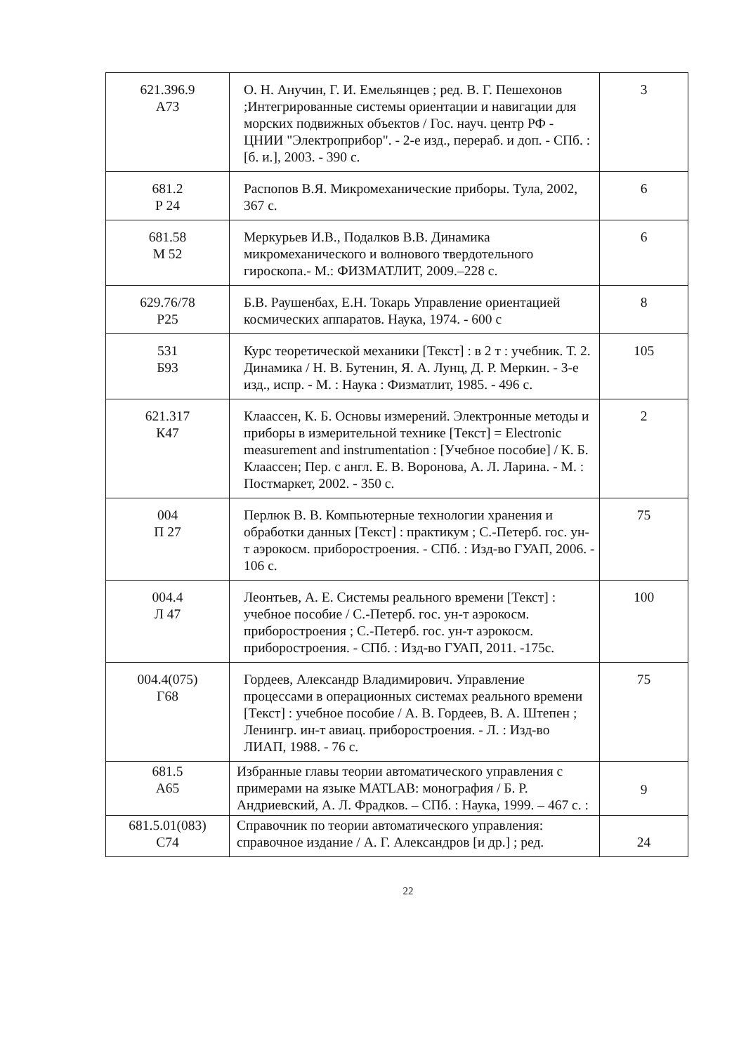| 621.396.9 А73 | О. Н. Анучин, Г. И. Емельянцев ; ред. В. Г. Пешехонов ;Интегрированные системы ориентации и навигации для морских подвижных объектов / Гос. науч. центр РФ - ЦНИИ "Электроприбор". - 2-е изд., перераб. и доп. - СПб. : [б. и.], 2003. - 390 с. | 3 |
| 681.2 Р 24 | Распопов В.Я. Микромеханические приборы. Тула, 2002, 367 с. | 6 |
| 681.58 М 52 | Меркурьев И.В., Подалков В.В. Динамика микромеханического и волнового твердотельного гироскопа.- М.: ФИЗМАТЛИТ, 2009.–228 с. | 6 |
| 629.76/78 Р25 | Б.В. Раушенбах, Е.Н. Токарь Управление ориентацией космических аппаратов. Наука, 1974. - 600 с | 8 |
| 531 Б93 | Курс теоретической механики [Текст] : в 2 т : учебник. Т. 2. Динамика / Н. В. Бутенин, Я. А. Лунц, Д. Р. Меркин. - 3-е изд., испр. - М. : Наука : Физматлит, 1985. - 496 с. | 105 |
| 621.317 К47 | Клаассен, К. Б. Основы измерений. Электронные методы и приборы в измерительной технике [Текст] = Electronic measurement and instrumentation : [Учебное пособие] / К. Б. Клаассен; Пер. с англ. Е. В. Воронова, А. Л. Ларина. - М. : Постмаркет, 2002. - 350 с. | 2 |
| 004 П 27 | Перлюк В. В. Компьютерные технологии хранения и обработки данных [Текст] : практикум ; С.-Петерб. гос. ун-т аэрокосм. приборостроения. - СПб. : Изд-во ГУАП, 2006. - 106 с. | 75 |
| 004.4 Л 47 | Леонтьев, А. Е. Системы реального времени [Текст] : учебное пособие / С.-Петерб. гос. ун-т аэрокосм. приборостроения ; С.-Петерб. гос. ун-т аэрокосм. приборостроения. - СПб. : Изд-во ГУАП, 2011. -175с. | 100 |
| 004.4(075) Г68 | Гордеев, Александр Владимирович. Управление процессами в операционных системах реального времени [Текст] : учебное пособие / А. В. Гордеев, В. А. Штепен ; Ленингр. ин-т авиац. приборостроения. - Л. : Изд-во ЛИАП, 1988. - 76 с. | 75 |
| 681.5 А65 | Избранные главы теории автоматического управления с примерами на языке MATLAB: монография / Б. Р. Андриевский, А. Л. Фрадков. – СПб. : Наука, 1999. – 467 с. : | 9 |
| 681.5.01(083) С74 | Справочник по теории автоматического управления: справочное издание / А. Г. Александров [и др.] ; ред. | 24 |
22